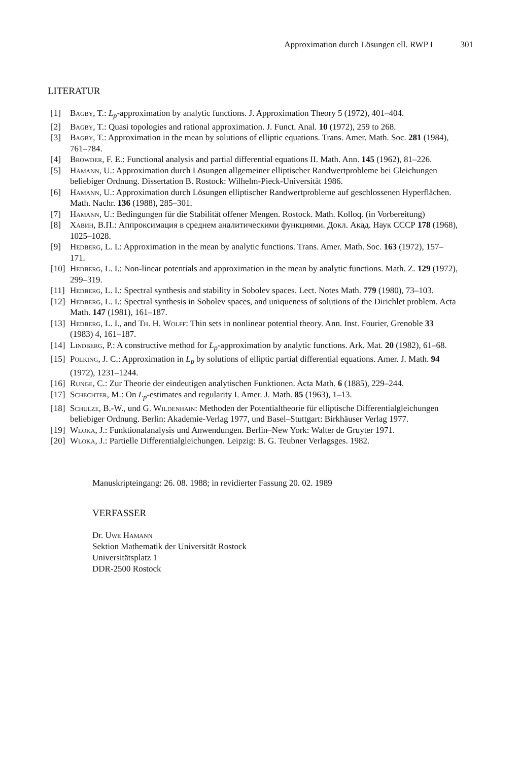Approximation durch Lösungen ell. RWP I 301
LITERATUR
[1] Bagby, T.: L<sub>p</sub>-approximation by analytic functions. J. Approximation Theory 5 (1972), 401–404.
[2] Bagby, T.: Quasi topologies and rational approximation. J. Funct. Anal. 10 (1972), 259 to 268.
[3] Bagby, T.: Approximation in the mean by solutions of elliptic equations. Trans. Amer. Math. Soc. 281 (1984), 761–784.
[4] Browder, F. E.: Functional analysis and partial differential equations II. Math. Ann. 145 (1962), 81–226.
[5] Hamann, U.: Approximation durch Lösungen allgemeiner elliptischer Randwertprobleme bei Gleichungen beliebiger Ordnung. Dissertation B. Rostock: Wilhelm-Pieck-Universität 1986.
[6] Hamann, U.: Approximation durch Lösungen elliptischer Randwertprobleme auf geschlossenen Hyperflächen. Math. Nachr. 136 (1988), 285–301.
[7] Hamann, U.: Bedingungen für die Stabilität offener Mengen. Rostock. Math. Kolloq. (in Vorbereitung)
[8] Хавин, В.П.: Аппроксимация в среднем аналитическими функциями. Докл. Акад. Наук СССР 178 (1968), 1025–1028.
[9] Hedberg, L. I.: Approximation in the mean by analytic functions. Trans. Amer. Math. Soc. 163 (1972), 157–171.
[10]
Hedberg, L. I.: Non-linear potentials and approximation in the mean by analytic functions. Math. Z. 129 (1972), 299–319.
[11]
Hedberg, L. I.: Spectral synthesis and stability in Sobolev spaces. Lect. Notes Math. 779 (1980), 73–103.
[12]
Hedberg, L. I.: Spectral synthesis in Sobolev spaces, and uniqueness of solutions of the Dirichlet problem. Acta Math. 147 (1981), 161–187.
[13]
Hedberg, L. I., and Th. H. Wolff: Thin sets in nonlinear potential theory. Ann. Inst. Fourier, Grenoble 33 (1983) 4, 161–187.
[14]
Lindberg, P.: A constructive method for L<sub>p</sub>-approximation by analytic functions. Ark. Mat. 20 (1982), 61–68.
[15]
Polking, J. C.: Approximation in L<sub>p</sub> by solutions of elliptic partial differential equations. Amer. J. Math. 94 (1972), 1231–1244.
[16]
Runge, C.: Zur Theorie der eindeutigen analytischen Funktionen. Acta Math. 6 (1885), 229–244.
[17]
Schechter, M.: On L<sub>p</sub>-estimates and regularity I. Amer. J. Math. 85 (1963), 1–13.
[18]
Schulze, B.-W., und G. Wildenhain: Methoden der Potentialtheorie für elliptische Differentialgleichungen beliebiger Ordnung. Berlin: Akademie-Verlag 1977, und Basel–Stuttgart: Birkhäuser Verlag 1977.
[19]
Wloka, J.: Funktionalanalysis und Anwendungen. Berlin–New York: Walter de Gruyter 1971.
[20]
Wloka, J.: Partielle Differentialgleichungen. Leipzig: B. G. Teubner Verlagsges. 1982.
Manuskripteingang: 26. 08. 1988; in revidierter Fassung 20. 02. 1989
VERFASSER
Dr. Uwe Hamann
Sektion Mathematik der Universität Rostock
Universitätsplatz 1
DDR-2500 Rostock